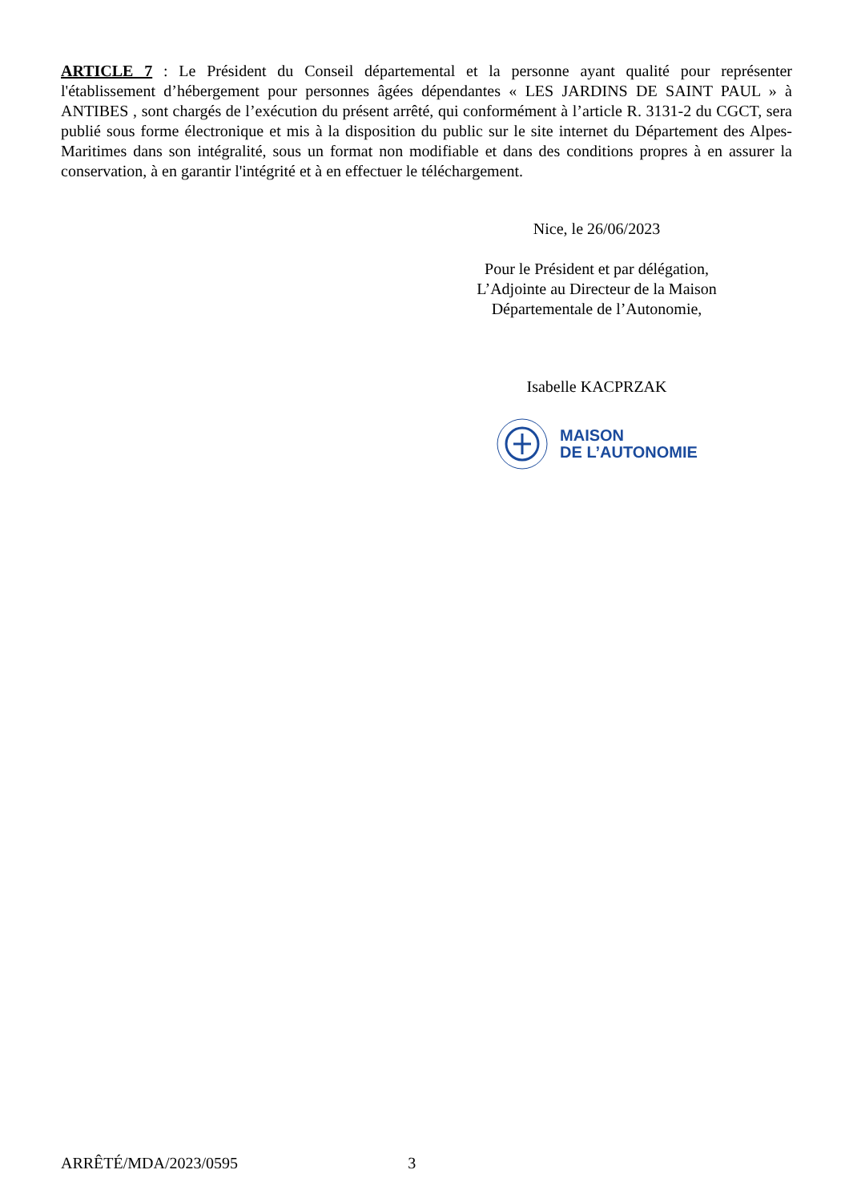ARTICLE 7 : Le Président du Conseil départemental et la personne ayant qualité pour représenter l'établissement d’hébergement pour personnes âgées dépendantes « LES JARDINS DE SAINT PAUL » à ANTIBES , sont chargés de l’exécution du présent arrêté, qui conformément à l’article R. 3131-2 du CGCT, sera publié sous forme électronique et mis à la disposition du public sur le site internet du Département des Alpes-Maritimes dans son intégralité, sous un format non modifiable et dans des conditions propres à en assurer la conservation, à en garantir l'intégrité et à en effectuer le téléchargement.
Nice, le 26/06/2023
Pour le Président et par délégation,
L’Adjointe au Directeur de la Maison
Départementale de l’Autonomie,
Isabelle KACPRZAK
MAISON
DE L’AUTONOMIE
ARRÊTÉ/MDA/2023/0595 3